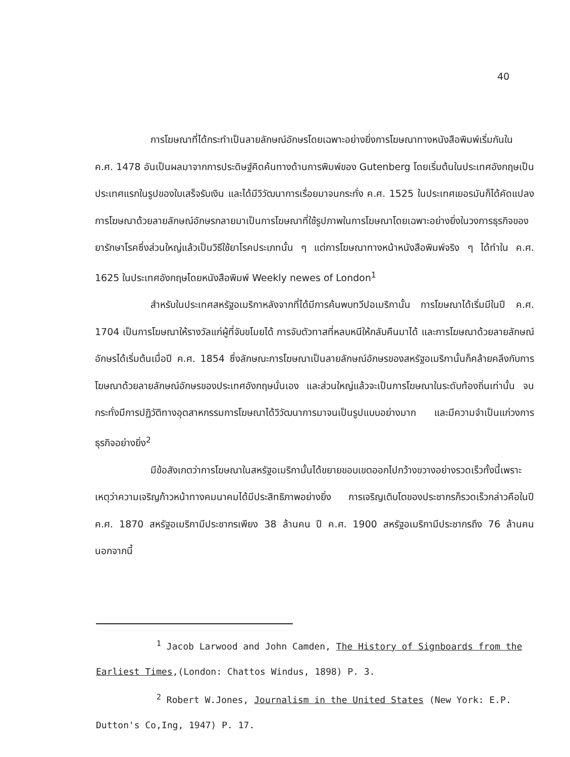40
การโฆษณาที่ได้กระทำเป็นลายลักษณ์อักษรโดยเฉพาะอย่างยิ่งการโฆษณาทางหนังสือพิมพ์เริ่มกันใน ค.ศ. 1478 อันเป็นผลมาจากการประดิษฐ์คิดค้นทางด้านการพิมพ์ของ Gutenberg โดยเริ่มต้นในประเทศอังกฤษเป็นประเทศแรกในรูปของใบเสร็จรับเงิน และได้มีวิวัฒนาการเรื่อยมาจนกระทั่ง ค.ศ. 1525 ในประเทศเยอรมันก็ได้คัดแปลงการโฆษณาด้วยลายลักษณ์อักษรกลายมาเป็นการโฆษณาที่ใช้รูปภาพในการโฆษณาโดยเฉพาะอย่างยิ่งในวงการธุรกิจของยารักษาโรคซึ่งส่วนใหญ่แล้วเป็นวิธีใช้ยาโรคประเภทนั้น ๆ แต่การโฆษณาทางหน้าหนังสือพิมพ์จริง ๆ ได้ทำใน ค.ศ. 1625 ในประเทศอังกฤษโดยหนังสือพิมพ์ Weekly newes of London<sup>1</sup>
สำหรับในประเทศสหรัฐอเมริกาหลังจากที่ได้มีการค้นพบทวีปอเมริกานั้น การโฆษณาได้เริ่มมีในปี ค.ศ. 1704 เป็นการโฆษณาให้รางวัลแก่ผู้ที่จับขโมยได้ การจับตัวทาสที่หลบหนีให้กลับคืนมาได้ และการโฆษณาด้วยลายลักษณ์อักษรได้เริ่มต้นเมื่อปี ค.ศ. 1854 ซึ่งลักษณะการโฆษณาเป็นลายลักษณ์อักษรของสหรัฐอเมริกานั้นก็คล้ายคลึงกับการโฆษณาด้วยลายลักษณ์อักษรของประเทศอังกฤษนั่นเอง และส่วนใหญ่แล้วจะเป็นการโฆษณาในระดับท้องถิ่นเท่านั้น จนกระทั่งมีการปฏิวัติทางอุตสาหกรรมการโฆษณาได้วิวัฒนาการมาจนเป็นรูปแบบอย่างมาก และมีความจำเป็นแก่วงการธุรกิจอย่างยิ่ง<sup>2</sup>
มีข้อสังเกตว่าการโฆษณาในสหรัฐอเมริกานั้นได้ขยายขอบเขตออกไปกว้างขวางอย่างรวดเร็วทั้งนี้เพราะเหตุว่าความเจริญก้าวหน้าทางคมนาคมได้มีประสิทธิภาพอย่างยิ่ง การเจริญเติบโตของประชากรก็รวดเร็วกล่าวคือในปี ค.ศ. 1870 สหรัฐอเมริกามีประชากรเพียง 38 ล้านคน ปี ค.ศ. 1900 สหรัฐอเมริกามีประชากรถึง 76 ล้านคน นอกจากนี้
<sup>1</sup> Jacob Larwood and John Camden, The History of Signboards from the Earliest Times,(London: Chattos Windus, 1898) P. 3.
<sup>2</sup> Robert W.Jones, Journalism in the United States (New York: E.P. Dutton's Co,Ing, 1947) P. 17.